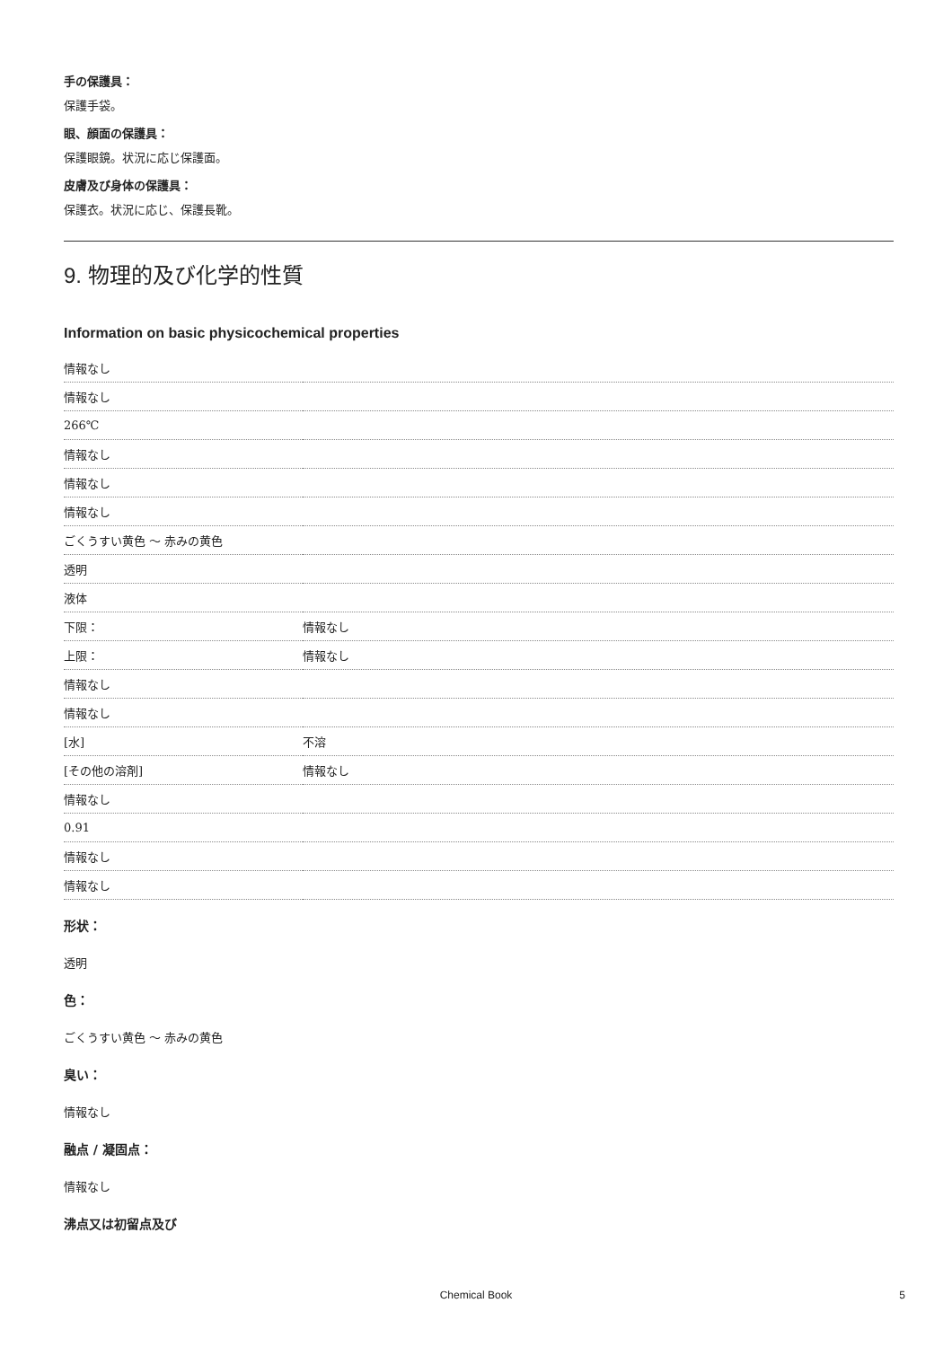手の保護具：
保護手袋。
眼、顔面の保護具：
保護眼鏡。状況に応じ保護面。
皮膚及び身体の保護具：
保護衣。状況に応じ、保護長靴。
9. 物理的及び化学的性質
Information on basic physicochemical properties
| 情報なし | |
| 情報なし | |
| 266℃ | |
| 情報なし | |
| 情報なし | |
| 情報なし | |
| ごくうすい黄色 ～ 赤みの黄色 | |
| 透明 | |
| 液体 | |
| 下限： | 情報なし |
| 上限： | 情報なし |
| 情報なし | |
| 情報なし | |
| [水] | 不溶 |
| [その他の溶剤] | 情報なし |
| 情報なし | |
| 0.91 | |
| 情報なし | |
| 情報なし | |
形状：
透明
色：
ごくうすい黄色 ～ 赤みの黄色
臭い：
情報なし
融点 / 凝固点：
情報なし
沸点又は初留点及び
Chemical Book 5